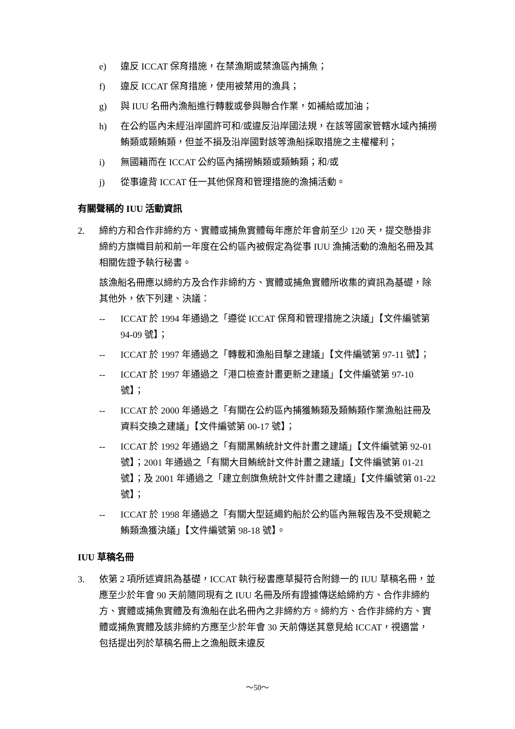e) 違反 ICCAT 保育措施，在禁漁期或禁漁區內捕魚；
f) 違反 ICCAT 保育措施，使用被禁用的漁具；
g) 與 IUU 名冊內漁船進行轉載或參與聯合作業，如補給或加油；
h) 在公約區內未經沿岸國許可和/或違反沿岸國法規，在該等國家管轄水域內捕撈鮪類或類鮪類，但並不損及沿岸國對該等漁船採取措施之主權權利；
i) 無國籍而在 ICCAT 公約區內捕撈鮪類或類鮪類；和/或
j) 從事違背 ICCAT 任一其他保育和管理措施的漁捕活動。
有關聲稱的 IUU 活動資訊
2. 締約方和合作非締約方、實體或捕魚實體每年應於年會前至少 120 天，提交懸掛非締約方旗幟目前和前一年度在公約區內被假定為從事 IUU 漁捕活動的漁船名冊及其相關佐證予執行秘書。
該漁船名冊應以締約方及合作非締約方、實體或捕魚實體所收集的資訊為基礎，除其他外，依下列建、決議：
-- ICCAT 於 1994 年通過之「遵從 ICCAT 保育和管理措施之決議」【文件編號第 94-09 號】；
-- ICCAT 於 1997 年通過之「轉載和漁船目擊之建議」【文件編號第 97-11 號】；
-- ICCAT 於 1997 年通過之「港口檢查計畫更新之建議」【文件編號第 97-10 號】；
-- ICCAT 於 2000 年通過之「有關在公約區內捕獲鮪類及類鮪類作業漁船註冊及資料交換之建議」【文件編號第 00-17 號】；
-- ICCAT 於 1992 年通過之「有關黑鮪統計文件計畫之建議」【文件編號第 92-01 號】；2001 年通過之「有關大目鮪統計文件計畫之建議」【文件編號第 01-21 號】；及 2001 年通過之「建立劍旗魚統計文件計畫之建議」【文件編號第 01-22 號】；
-- ICCAT 於 1998 年通過之「有關大型延繩釣船於公約區內無報告及不受規範之鮪類漁獲決議」【文件編號第 98-18 號】。
IUU 草稿名冊
3. 依第 2 項所述資訊為基礎，ICCAT 執行秘書應草擬符合附錄一的 IUU 草稿名冊，並應至少於年會 90 天前隨同現有之 IUU 名冊及所有證據傳送給締約方、合作非締約方、實體或捕魚實體及有漁船在此名冊內之非締約方。締約方、合作非締約方、實體或捕魚實體及該非締約方應至少於年會 30 天前傳送其意見給 ICCAT，視適當，包括提出列於草稿名冊上之漁船既未違反
～50～